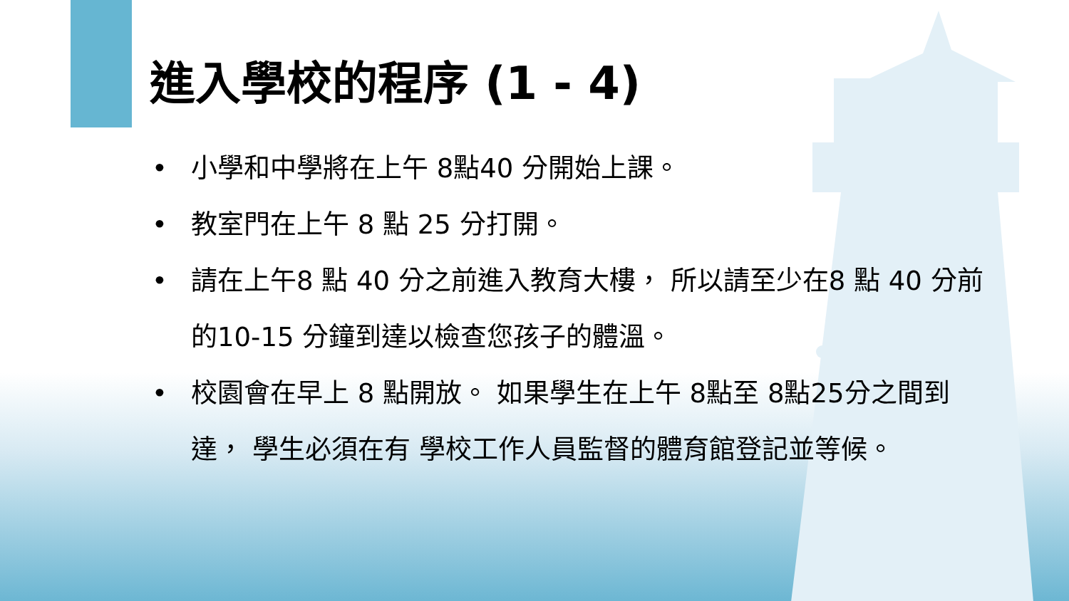進入學校的程序 (1 - 4)
• 小學和中學將在上午 8點40 分開始上課。
• 教室門在上午 8 點 25 分打開。
• 請在上午8 點 40 分之前進入教育大樓， 所以請至少在8 點 40 分前 的10-15 分鐘到達以檢查您孩子的體溫。
• 校園會在早上 8 點開放。 如果學生在上午 8點至 8點25分之間到達， 學生必須在有 學校工作人員監督的體育館登記並等候。